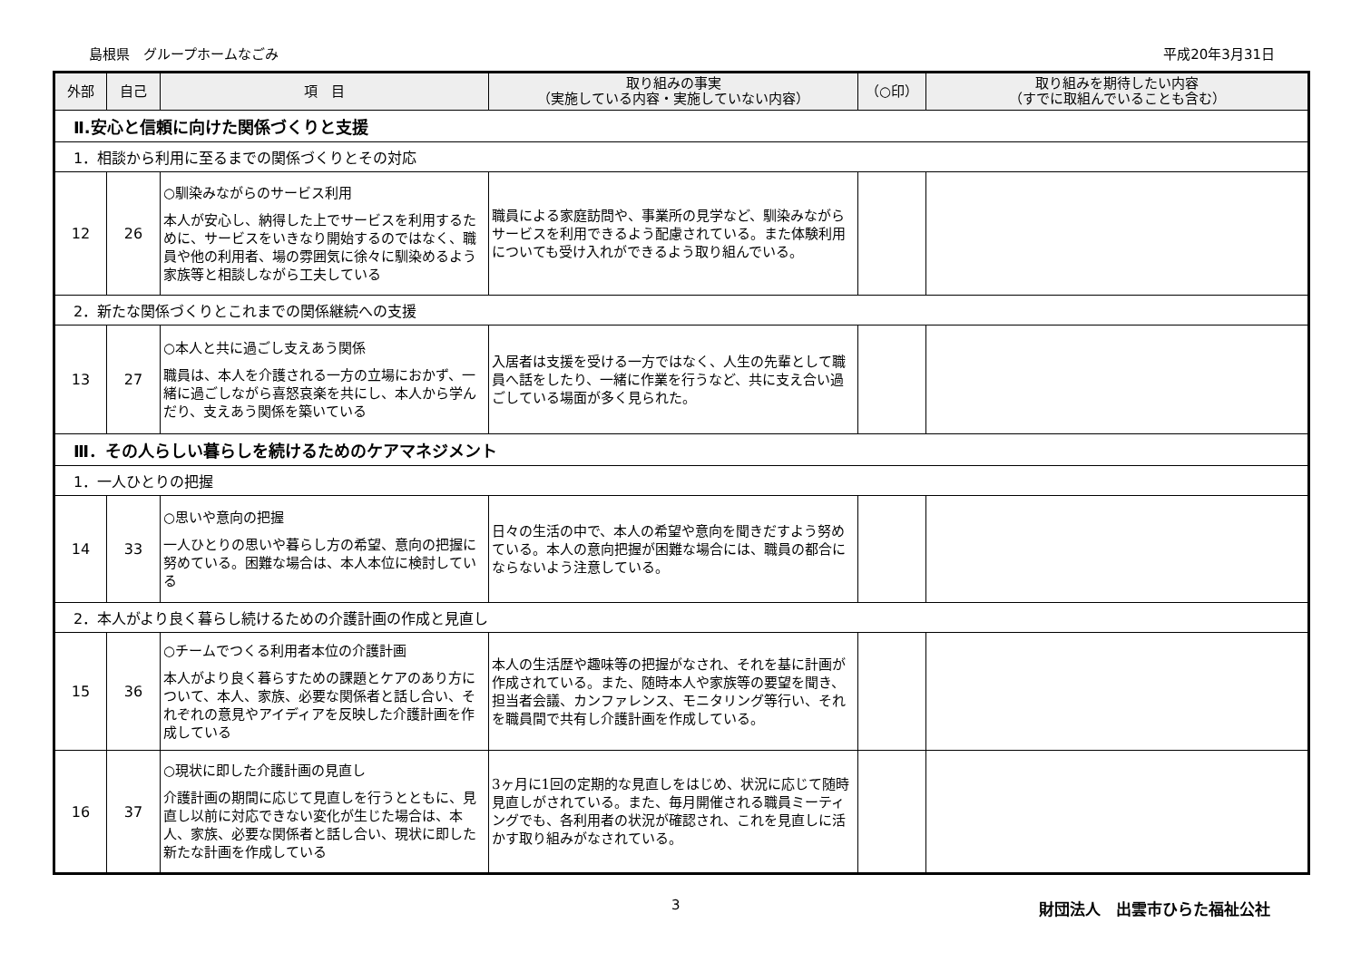島根県　グループホームなごみ 平成20年3月31日
| 外部 | 自己 | 項 目 | 取り組みの事実 （実施している内容・実施していない内容） | （○印） | 取り組みを期待したい内容 （すでに取組んでいることも含む） |
| --- | --- | --- | --- | --- | --- |
| Ⅱ.安心と信頼に向けた関係づくりと支援 | | | | | |
| 1．相談から利用に至るまでの関係づくりとその対応 | | | | | |
| 12 | 26 | ○馴染みながらのサービス利用 本人が安心し、納得した上でサービスを利用するために、サービスをいきなり開始するのではなく、職員や他の利用者、場の雰囲気に徐々に馴染めるよう家族等と相談しながら工夫している | 職員による家庭訪問や、事業所の見学など、馴染みながらサービスを利用できるよう配慮されている。また体験利用についても受け入れができるよう取り組んでいる。 | | |
| 2．新たな関係づくりとこれまでの関係継続への支援 | | | | | |
| 13 | 27 | ○本人と共に過ごし支えあう関係 職員は、本人を介護される一方の立場におかず、一緒に過ごしながら喜怒哀楽を共にし、本人から学んだり、支えあう関係を築いている | 入居者は支援を受ける一方ではなく、人生の先輩として職員へ話をしたり、一緒に作業を行うなど、共に支え合い過ごしている場面が多く見られた。 | | |
| Ⅲ．その人らしい暮らしを続けるためのケアマネジメント | | | | | |
| 1．一人ひとりの把握 | | | | | |
| 14 | 33 | ○思いや意向の把握 一人ひとりの思いや暮らし方の希望、意向の把握に努めている。困難な場合は、本人本位に検討している | 日々の生活の中で、本人の希望や意向を聞きだすよう努めている。本人の意向把握が困難な場合には、職員の都合にならないよう注意している。 | | |
| 2．本人がより良く暮らし続けるための介護計画の作成と見直し | | | | | |
| 15 | 36 | ○チームでつくる利用者本位の介護計画 本人がより良く暮らすための課題とケアのあり方について、本人、家族、必要な関係者と話し合い、それぞれの意見やアイディアを反映した介護計画を作成している | 本人の生活歴や趣味等の把握がなされ、それを基に計画が作成されている。また、随時本人や家族等の要望を聞き、担当者会議、カンファレンス、モニタリング等行い、それを職員間で共有し介護計画を作成している。 | | |
| 16 | 37 | ○現状に即した介護計画の見直し 介護計画の期間に応じて見直しを行うとともに、見直し以前に対応できない変化が生じた場合は、本人、家族、必要な関係者と話し合い、現状に即した新たな計画を作成している | 3ヶ月に1回の定期的な見直しをはじめ、状況に応じて随時見直しがされている。また、毎月開催される職員ミーティングでも、各利用者の状況が確認され、これを見直しに活かす取り組みがなされている。 | | |
3 財団法人　出雲市ひらた福祉公社